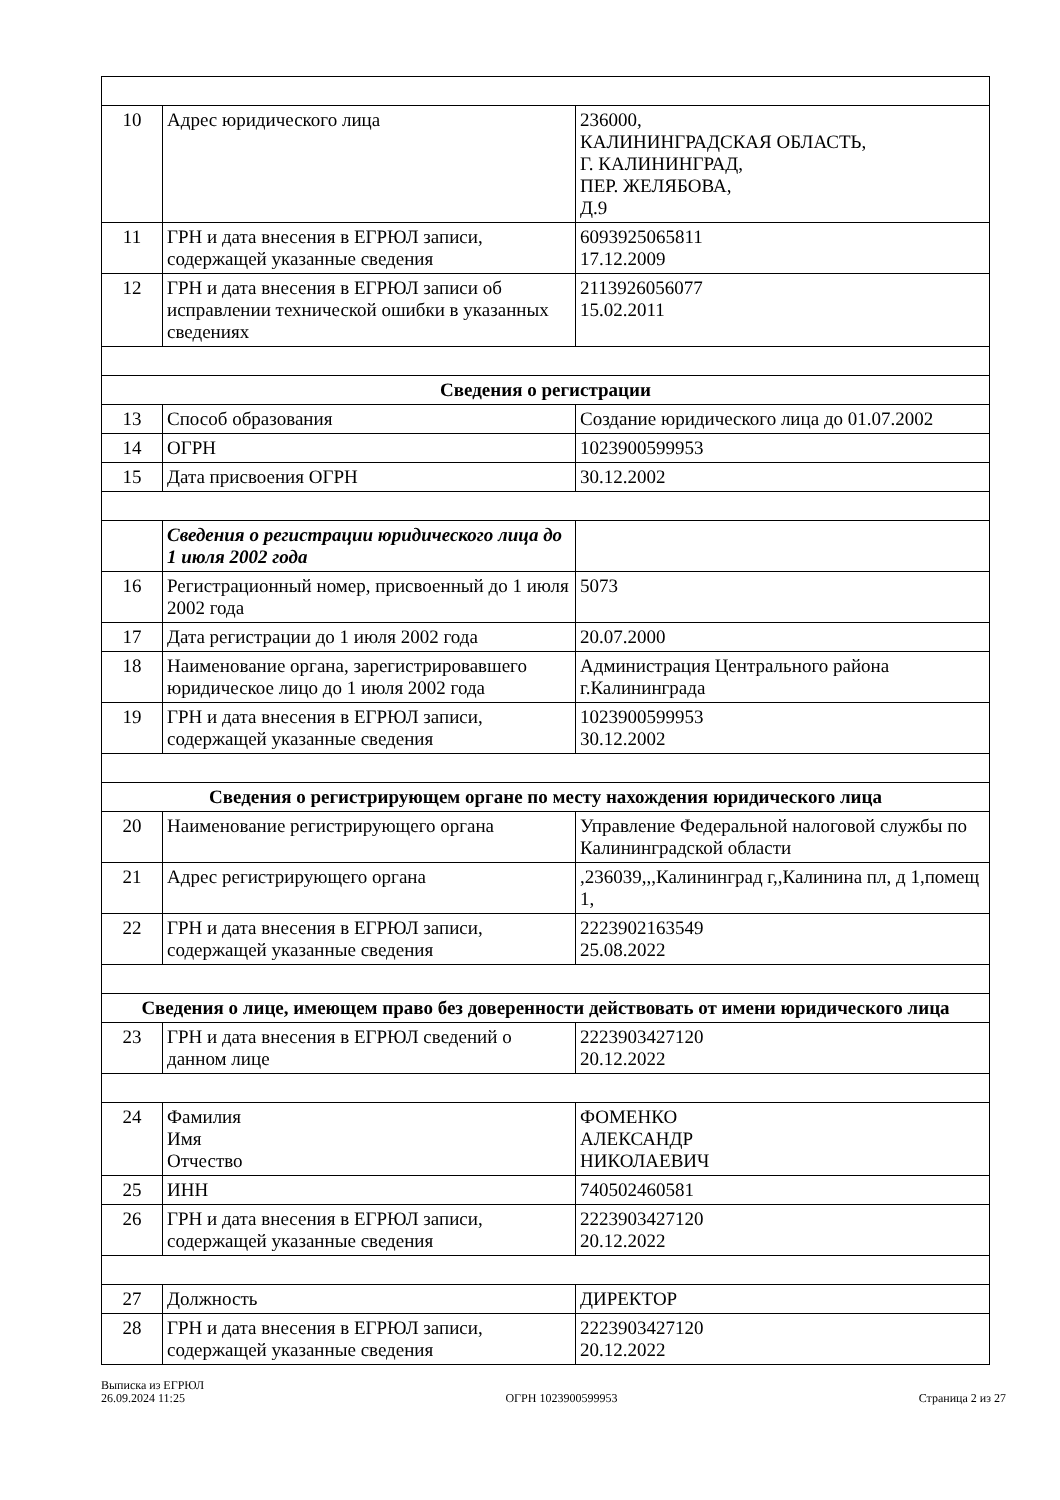| 10 | Адрес юридического лица | 236000, КАЛИНИНГРАДСКАЯ ОБЛАСТЬ, Г. КАЛИНИНГРАД, ПЕР. ЖЕЛЯБОВА, Д.9 |
| 11 | ГРН и дата внесения в ЕГРЮЛ записи, содержащей указанные сведения | 6093925065811 17.12.2009 |
| 12 | ГРН и дата внесения в ЕГРЮЛ записи об исправлении технической ошибки в указанных сведениях | 2113926056077 15.02.2011 |
| Сведения о регистрации | | |
| 13 | Способ образования | Создание юридического лица до 01.07.2002 |
| 14 | ОГРН | 1023900599953 |
| 15 | Дата присвоения ОГРН | 30.12.2002 |
| | Сведения о регистрации юридического лица до 1 июля 2002 года | |
| 16 | Регистрационный номер, присвоенный до 1 июля 2002 года | 5073 |
| 17 | Дата регистрации до 1 июля 2002 года | 20.07.2000 |
| 18 | Наименование органа, зарегистрировавшего юридическое лицо до 1 июля 2002 года | Администрация Центрального района г.Калининграда |
| 19 | ГРН и дата внесения в ЕГРЮЛ записи, содержащей указанные сведения | 1023900599953 30.12.2002 |
| Сведения о регистрирующем органе по месту нахождения юридического лица | | |
| 20 | Наименование регистрирующего органа | Управление Федеральной налоговой службы по Калининградской области |
| 21 | Адрес регистрирующего органа | ,236039,,,Калининград г,,Калинина пл, д 1,помещ 1, |
| 22 | ГРН и дата внесения в ЕГРЮЛ записи, содержащей указанные сведения | 2223902163549 25.08.2022 |
| Сведения о лице, имеющем право без доверенности действовать от имени юридического лица | | |
| 23 | ГРН и дата внесения в ЕГРЮЛ сведений о данном лице | 2223903427120 20.12.2022 |
| 24 | Фамилия Имя Отчество | ФОМЕНКО АЛЕКСАНДР НИКОЛАЕВИЧ |
| 25 | ИНН | 740502460581 |
| 26 | ГРН и дата внесения в ЕГРЮЛ записи, содержащей указанные сведения | 2223903427120 20.12.2022 |
| 27 | Должность | ДИРЕКТОР |
| 28 | ГРН и дата внесения в ЕГРЮЛ записи, содержащей указанные сведения | 2223903427120 20.12.2022 |
Выписка из ЕГРЮЛ
26.09.2024 11:25
ОГРН 1023900599953
Страница 2 из 27